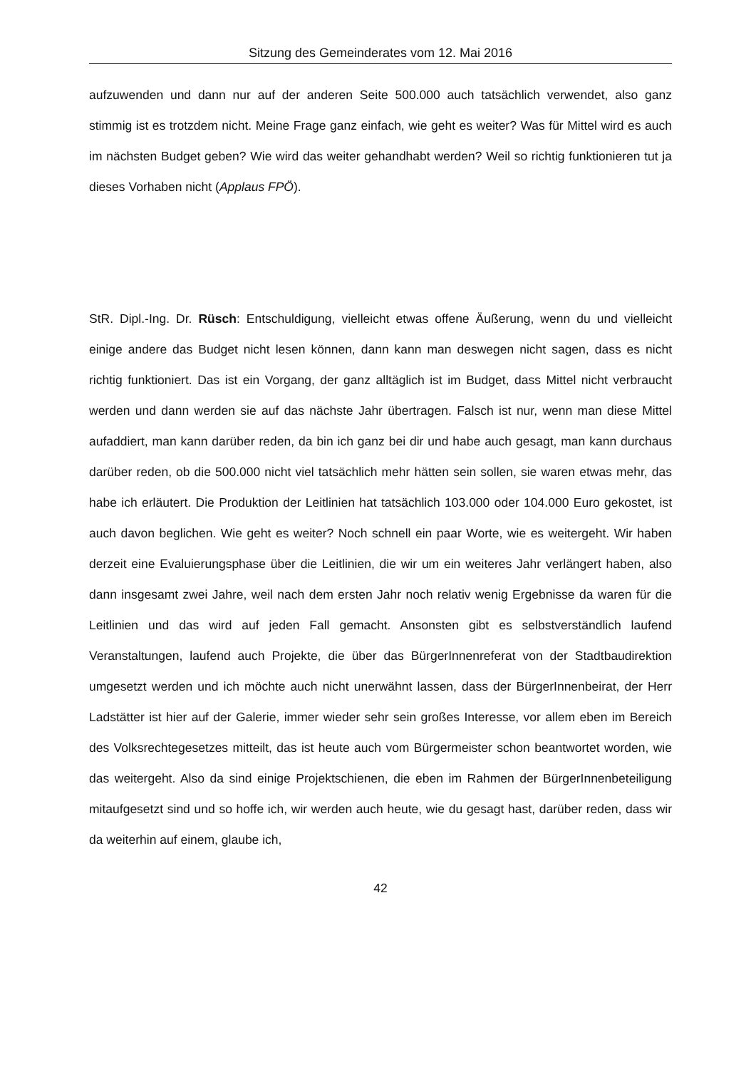Sitzung des Gemeinderates vom 12. Mai 2016
aufzuwenden und dann nur auf der anderen Seite 500.000 auch tatsächlich verwendet, also ganz stimmig ist es trotzdem nicht. Meine Frage ganz einfach, wie geht es weiter? Was für Mittel wird es auch im nächsten Budget geben? Wie wird das weiter gehandhabt werden? Weil so richtig funktionieren tut ja dieses Vorhaben nicht (Applaus FPÖ).
StR. Dipl.-Ing. Dr. Rüsch: Entschuldigung, vielleicht etwas offene Äußerung, wenn du und vielleicht einige andere das Budget nicht lesen können, dann kann man deswegen nicht sagen, dass es nicht richtig funktioniert. Das ist ein Vorgang, der ganz alltäglich ist im Budget, dass Mittel nicht verbraucht werden und dann werden sie auf das nächste Jahr übertragen. Falsch ist nur, wenn man diese Mittel aufaddiert, man kann darüber reden, da bin ich ganz bei dir und habe auch gesagt, man kann durchaus darüber reden, ob die 500.000 nicht viel tatsächlich mehr hätten sein sollen, sie waren etwas mehr, das habe ich erläutert. Die Produktion der Leitlinien hat tatsächlich 103.000 oder 104.000 Euro gekostet, ist auch davon beglichen. Wie geht es weiter? Noch schnell ein paar Worte, wie es weitergeht. Wir haben derzeit eine Evaluierungsphase über die Leitlinien, die wir um ein weiteres Jahr verlängert haben, also dann insgesamt zwei Jahre, weil nach dem ersten Jahr noch relativ wenig Ergebnisse da waren für die Leitlinien und das wird auf jeden Fall gemacht. Ansonsten gibt es selbstverständlich laufend Veranstaltungen, laufend auch Projekte, die über das BürgerInnenreferat von der Stadtbaudirektion umgesetzt werden und ich möchte auch nicht unerwähnt lassen, dass der BürgerInnenbeirat, der Herr Ladstätter ist hier auf der Galerie, immer wieder sehr sein großes Interesse, vor allem eben im Bereich des Volksrechtegesetzes mitteilt, das ist heute auch vom Bürgermeister schon beantwortet worden, wie das weitergeht. Also da sind einige Projektschienen, die eben im Rahmen der BürgerInnenbeteiligung mitaufgesetzt sind und so hoffe ich, wir werden auch heute, wie du gesagt hast, darüber reden, dass wir da weiterhin auf einem, glaube ich,
42